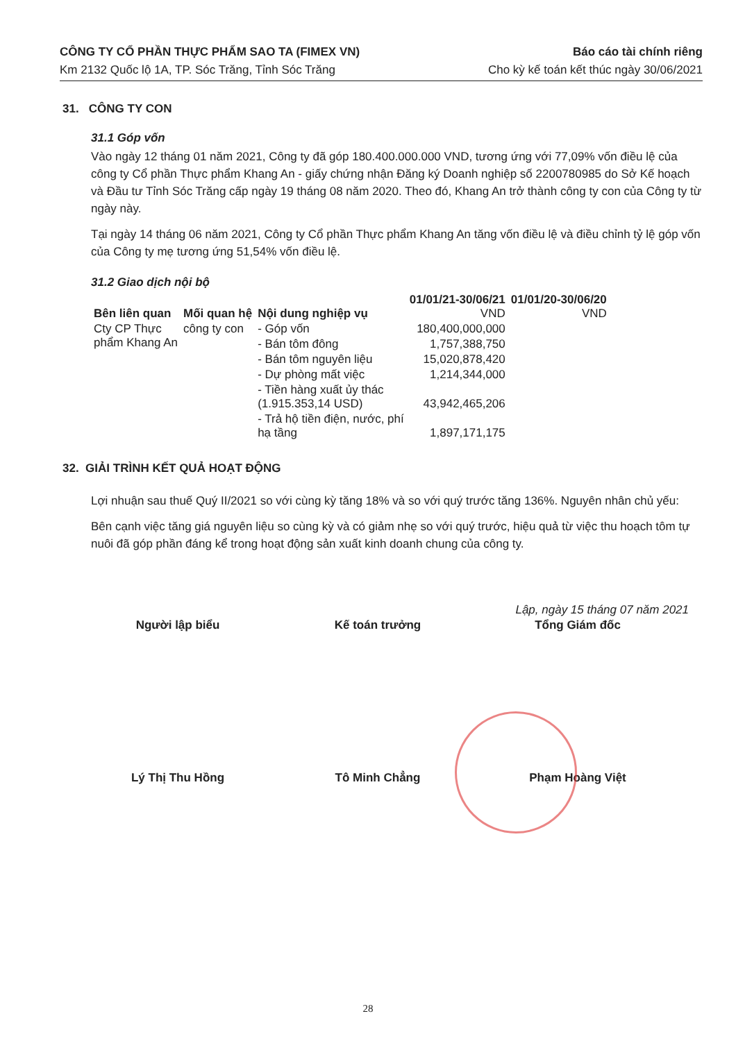CÔNG TY CỔ PHẦN THỰC PHẨM SAO TA (FIMEX VN)
Km 2132 Quốc lộ 1A, TP. Sóc Trăng, Tỉnh Sóc Trăng
Báo cáo tài chính riêng
Cho kỳ kế toán kết thúc ngày 30/06/2021
31. CÔNG TY CON
31.1 Góp vốn
Vào ngày 12 tháng 01 năm 2021, Công ty đã góp 180.400.000.000 VND, tương ứng với 77,09% vốn điều lệ của công ty Cổ phần Thực phẩm Khang An - giấy chứng nhận Đăng ký Doanh nghiệp số 2200780985 do Sở Kế hoạch và Đầu tư Tỉnh Sóc Trăng cấp ngày 19 tháng 08 năm 2020. Theo đó, Khang An trở thành công ty con của Công ty từ ngày này.
Tại ngày 14 tháng 06 năm 2021, Công ty Cổ phần Thực phẩm Khang An tăng vốn điều lệ và điều chỉnh tỷ lệ góp vốn của Công ty mẹ tương ứng 51,54% vốn điều lệ.
31.2 Giao dịch nội bộ
| Bên liên quan | Mối quan hệ | Nội dung nghiệp vụ | 01/01/21-30/06/21 VND | 01/01/20-30/06/20 VND |
| --- | --- | --- | --- | --- |
| Cty CP Thực phẩm Khang An | công ty con | - Góp vốn | 180,400,000,000 | |
| | | - Bán tôm đông | 1,757,388,750 | |
| | | - Bán tôm nguyên liệu | 15,020,878,420 | |
| | | - Dự phòng mất việc | 1,214,344,000 | |
| | | - Tiền hàng xuất ủy thác (1.915.353,14 USD) | 43,942,465,206 | |
| | | - Trả hộ tiền điện, nước, phí hạ tầng | 1,897,171,175 | |
32. GIẢI TRÌNH KẾT QUẢ HOẠT ĐỘNG
Lợi nhuận sau thuế Quý II/2021 so với cùng kỳ tăng 18% và so với quý trước tăng 136%. Nguyên nhân chủ yếu:
Bên cạnh việc tăng giá nguyên liệu so cùng kỳ và có giảm nhẹ so với quý trước, hiệu quả từ việc thu hoạch tôm tự nuôi đã góp phần đáng kể trong hoạt động sản xuất kinh doanh chung của công ty.
Lập, ngày 15 tháng 07 năm 2021
Người lập biểu Kế toán trưởng Tổng Giám đốc
Lý Thị Thu Hồng Tô Minh Chẳng Phạm Hoàng Việt
28